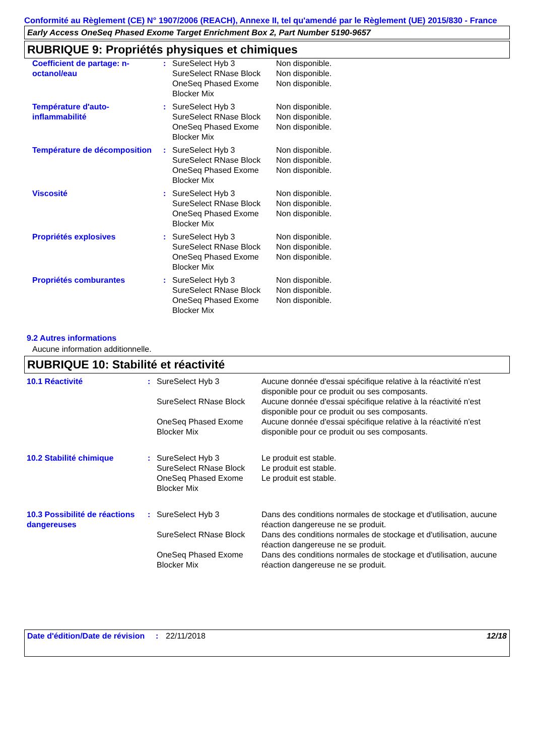Conformité au Règlement (CE) N° 1907/2006 (REACH), Annexe II, tel qu'amendé par le Règlement (UE) 2015/830 - France
Early Access OneSeq Phased Exome Target Enrichment Box 2, Part Number 5190-9657
RUBRIQUE 9: Propriétés physiques et chimiques
| Coefficient de partage: n-octanol/eau | : | SureSelect Hyb 3 | Non disponible. |
| | | SureSelect RNase Block | Non disponible. |
| | | OneSeq Phased Exome Blocker Mix | Non disponible. |
| Température d'auto-inflammabilité | : | SureSelect Hyb 3 | Non disponible. |
| | | SureSelect RNase Block | Non disponible. |
| | | OneSeq Phased Exome Blocker Mix | Non disponible. |
| Température de décomposition | : | SureSelect Hyb 3 | Non disponible. |
| | | SureSelect RNase Block | Non disponible. |
| | | OneSeq Phased Exome Blocker Mix | Non disponible. |
| Viscosité | : | SureSelect Hyb 3 | Non disponible. |
| | | SureSelect RNase Block | Non disponible. |
| | | OneSeq Phased Exome Blocker Mix | Non disponible. |
| Propriétés explosives | : | SureSelect Hyb 3 | Non disponible. |
| | | SureSelect RNase Block | Non disponible. |
| | | OneSeq Phased Exome Blocker Mix | Non disponible. |
| Propriétés comburantes | : | SureSelect Hyb 3 | Non disponible. |
| | | SureSelect RNase Block | Non disponible. |
| | | OneSeq Phased Exome Blocker Mix | Non disponible. |
9.2 Autres informations
Aucune information additionnelle.
RUBRIQUE 10: Stabilité et réactivité
| 10.1 Réactivité | : | SureSelect Hyb 3 | Aucune donnée d'essai spécifique relative à la réactivité n'est disponible pour ce produit ou ses composants. |
| | | SureSelect RNase Block | Aucune donnée d'essai spécifique relative à la réactivité n'est disponible pour ce produit ou ses composants. |
| | | OneSeq Phased Exome Blocker Mix | Aucune donnée d'essai spécifique relative à la réactivité n'est disponible pour ce produit ou ses composants. |
| 10.2 Stabilité chimique | : | SureSelect Hyb 3 | Le produit est stable. |
| | | SureSelect RNase Block | Le produit est stable. |
| | | OneSeq Phased Exome Blocker Mix | Le produit est stable. |
| 10.3 Possibilité de réactions dangereuses | : | SureSelect Hyb 3 | Dans des conditions normales de stockage et d'utilisation, aucune réaction dangereuse ne se produit. |
| | | SureSelect RNase Block | Dans des conditions normales de stockage et d'utilisation, aucune réaction dangereuse ne se produit. |
| | | OneSeq Phased Exome Blocker Mix | Dans des conditions normales de stockage et d'utilisation, aucune réaction dangereuse ne se produit. |
Date d'édition/Date de révision
: 22/11/2018 12/18